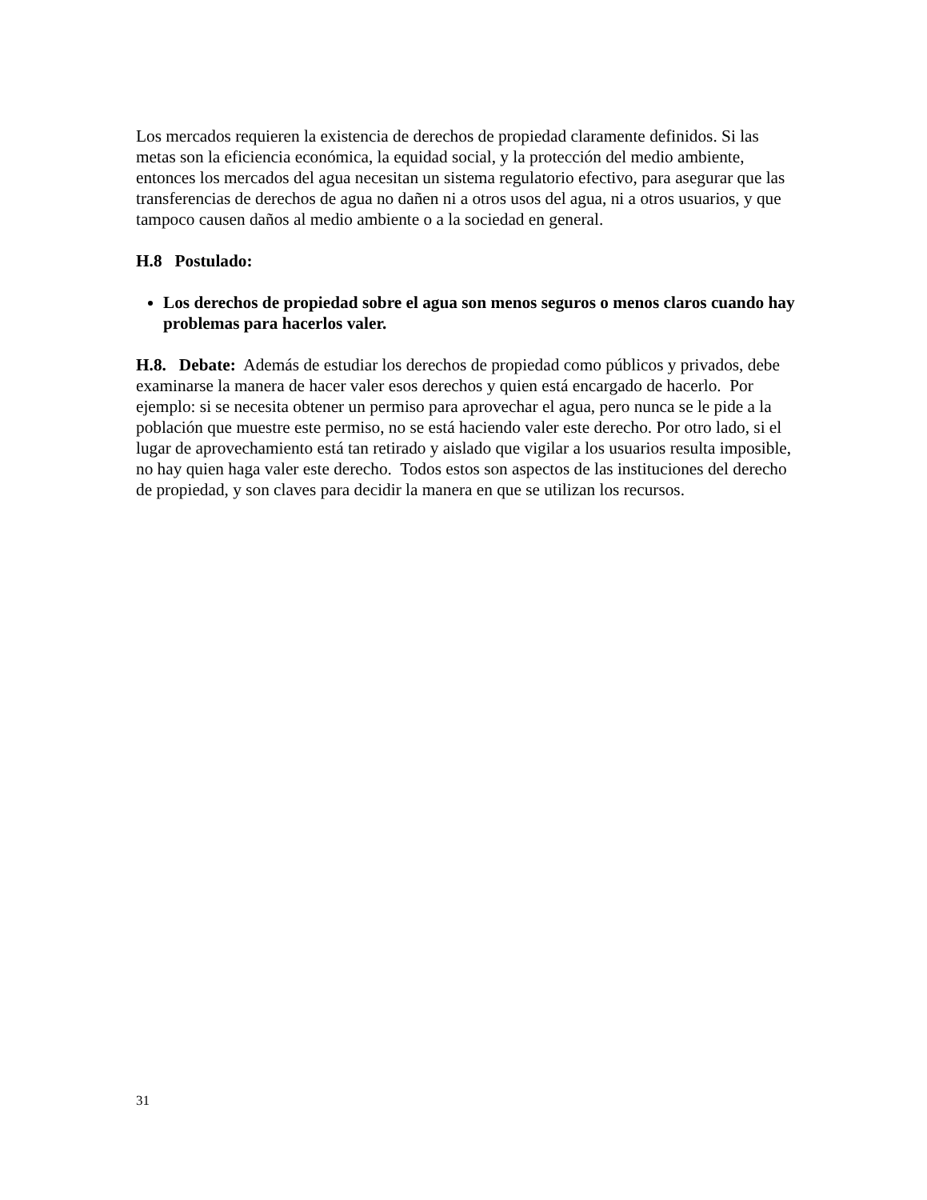Los mercados requieren la existencia de derechos de propiedad claramente definidos. Si las metas son la eficiencia económica, la equidad social, y la protección del medio ambiente, entonces los mercados del agua necesitan un sistema regulatorio efectivo, para asegurar que las transferencias de derechos de agua no dañen ni a otros usos del agua, ni a otros usuarios, y que tampoco causen daños al medio ambiente o a la sociedad en general.
H.8 Postulado:
Los derechos de propiedad sobre el agua son menos seguros o menos claros cuando hay problemas para hacerlos valer.
H.8. Debate: Además de estudiar los derechos de propiedad como públicos y privados, debe examinarse la manera de hacer valer esos derechos y quien está encargado de hacerlo. Por ejemplo: si se necesita obtener un permiso para aprovechar el agua, pero nunca se le pide a la población que muestre este permiso, no se está haciendo valer este derecho. Por otro lado, si el lugar de aprovechamiento está tan retirado y aislado que vigilar a los usuarios resulta imposible, no hay quien haga valer este derecho. Todos estos son aspectos de las instituciones del derecho de propiedad, y son claves para decidir la manera en que se utilizan los recursos.
31